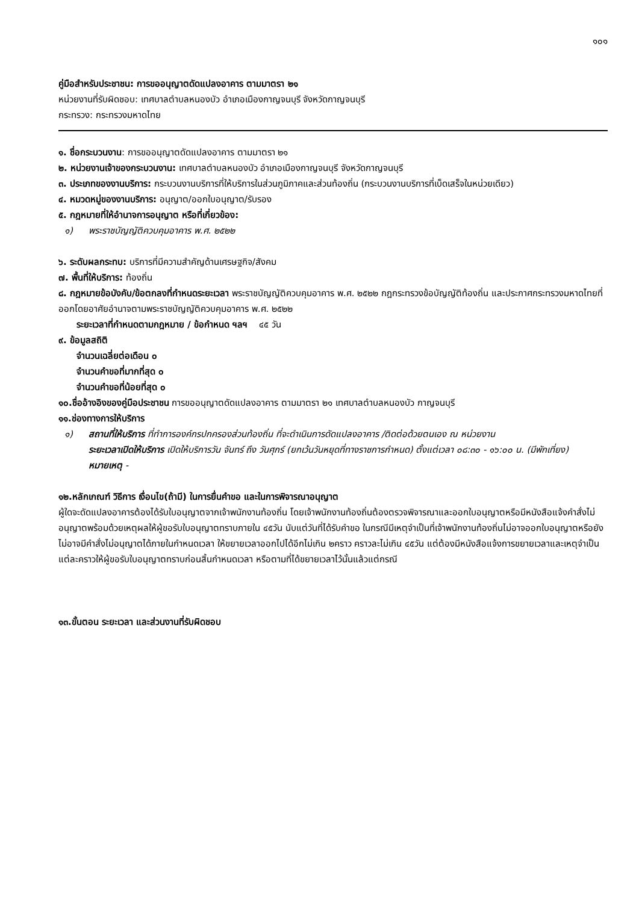๑๐๑
คู่มือสำหรับประชาชน: การขออนุญาตดัดแปลงอาคาร ตามมาตรา ๒๑
หน่วยงานที่รับผิดชอบ: เทศบาลตำบลหนองบัว อำเภอเมืองกาญจนบุรี จังหวัดกาญจนบุรี
กระทรวง: กระทรวงมหาดไทย
๑. ชื่อกระบวนงาน: การขออนุญาตดัดแปลงอาคาร ตามมาตรา ๒๑
๒. หน่วยงานเจ้าของกระบวนงาน: เทศบาลตำบลหนองบัว อำเภอเมืองกาญจนบุรี จังหวัดกาญจนบุรี
๓. ประเภทของงานบริการ: กระบวนงานบริการที่ให้บริการในส่วนภูมิภาคและส่วนท้องถิ่น (กระบวนงานบริการที่เบ็ดเสร็จในหน่วยเดียว)
๔. หมวดหมู่ของงานบริการ: อนุญาต/ออกใบอนุญาต/รับรอง
๕. กฎหมายที่ให้อำนาจการอนุญาต หรือที่เกี่ยวข้อง:
๑) พระราชบัญญัติควบคุมอาคาร พ.ศ. ๒๕๒๒
๖. ระดับผลกระทบ: บริการที่มีความสำคัญด้านเศรษฐกิจ/สังคม
๗. พื้นที่ให้บริการ: ท้องถิ่น
๘. กฎหมายข้อบังคับ/ข้อตกลงที่กำหนดระยะเวลา พระราชบัญญัติควบคุมอาคาร พ.ศ. ๒๕๒๒ กฎกระทรวงข้อบัญญัติท้องถิ่น และประกาศกระทรวงมหาดไทยที่ออกโดยอาศัยอำนาจตามพระราชบัญญัติควบคุมอาคาร พ.ศ. ๒๕๒๒
ระยะเวลาที่กำหนดตามกฎหมาย / ข้อกำหนด ฯลฯ ๔๕ วัน
๙. ข้อมูลสถิติ
จำนวนเฉลี่ยต่อเดือน ๐
จำนวนคำขอที่มากที่สุด ๐
จำนวนคำขอที่น้อยที่สุด ๐
๑๐.ชื่ออ้างอิงของคู่มือประชาชน การขออนุญาตดัดแปลงอาคาร ตามมาตรา ๒๑ เทศบาลตำบลหนองบัว กาญจนบุรี
๑๑.ช่องทางการให้บริการ
๑) สถานที่ให้บริการ ที่ทำการองค์กรปกครองส่วนท้องถิ่น ที่จะดำเนินการดัดแปลงอาคาร /ติดต่อด้วยตนเอง ณ หน่วยงาน
ระยะเวลาเปิดให้บริการ เปิดให้บริการวัน จันทร์ ถึง วันศุกร์ (ยกเว้นวันหยุดที่ทางราชการกำหนด) ตั้งแต่เวลา ๐๘:๓๐ - ๑๖:๐๐ น. (มีพักเที่ยง)
หมายเหตุ -
๑๒.หลักเกณฑ์ วิธีการ เงื่อนไข(ถ้ามี) ในการยื่นคำขอ และในการพิจารณาอนุญาต
ผู้ใดจะดัดแปลงอาคารต้องได้รับใบอนุญาตจากเจ้าพนักงานท้องถิ่น โดยเจ้าพนักงานท้องถิ่นต้องตรวจพิจารณาและออกใบอนุญาตหรือมีหนังสือแจ้งคำสั่งไม่อนุญาตพร้อมด้วยเหตุผลให้ผู้ขอรับใบอนุญาตทราบภายใน ๔๕วัน นับแต่วันที่ได้รับคำขอ ในกรณีมีเหตุจำเป็นที่เจ้าพนักงานท้องถิ่นไม่อาจออกใบอนุญาตหรือยังไม่อาจมีคำสั่งไม่อนุญาตได้ภายในกำหนดเวลา ให้ขยายเวลาออกไปได้อีกไม่เกิน ๒คราว คราวละไม่เกิน ๔๕วัน แต่ต้องมีหนังสือแจ้งการขยายเวลาและเหตุจำเป็นแต่ละคราวให้ผู้ขอรับใบอนุญาตทราบก่อนสิ้นกำหนดเวลา หรือตามที่ได้ขยายเวลาไว้นั้นแล้วแต่กรณี
๑๓.ขั้นตอน ระยะเวลา และส่วนงานที่รับผิดชอบ